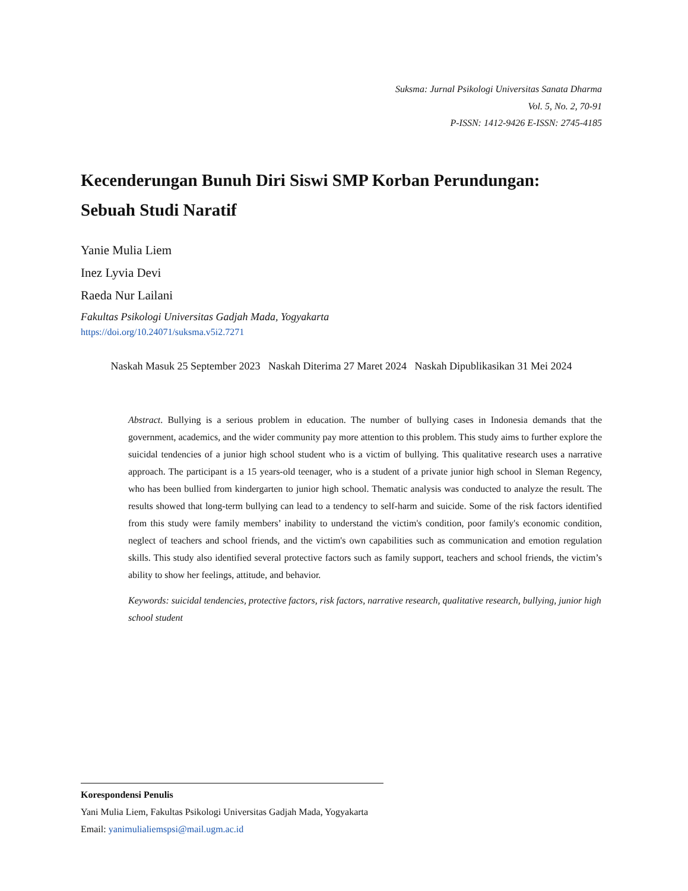Suksma: Jurnal Psikologi Universitas Sanata Dharma
Vol. 5, No. 2, 70-91
P-ISSN: 1412-9426 E-ISSN: 2745-4185
Kecenderungan Bunuh Diri Siswi SMP Korban Perundungan:
Sebuah Studi Naratif
Yanie Mulia Liem
Inez Lyvia Devi
Raeda Nur Lailani
Fakultas Psikologi Universitas Gadjah Mada, Yogyakarta
https://doi.org/10.24071/suksma.v5i2.7271
Naskah Masuk 25 September 2023 Naskah Diterima 27 Maret 2024 Naskah Dipublikasikan 31 Mei 2024
Abstract. Bullying is a serious problem in education. The number of bullying cases in Indonesia demands that the government, academics, and the wider community pay more attention to this problem. This study aims to further explore the suicidal tendencies of a junior high school student who is a victim of bullying. This qualitative research uses a narrative approach. The participant is a 15 years-old teenager, who is a student of a private junior high school in Sleman Regency, who has been bullied from kindergarten to junior high school. Thematic analysis was conducted to analyze the result. The results showed that long-term bullying can lead to a tendency to self-harm and suicide. Some of the risk factors identified from this study were family members’ inability to understand the victim's condition, poor family's economic condition, neglect of teachers and school friends, and the victim's own capabilities such as communication and emotion regulation skills. This study also identified several protective factors such as family support, teachers and school friends, the victim’s ability to show her feelings, attitude, and behavior.
Keywords: suicidal tendencies, protective factors, risk factors, narrative research, qualitative research, bullying, junior high school student
Korespondensi Penulis
Yani Mulia Liem, Fakultas Psikologi Universitas Gadjah Mada, Yogyakarta
Email: yanimulialiemspsi@mail.ugm.ac.id